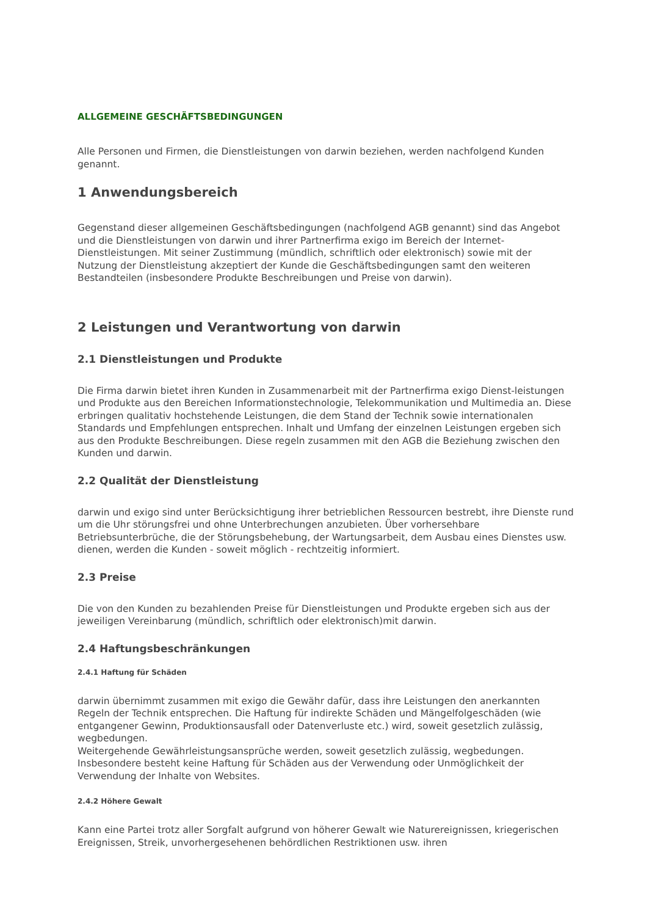ALLGEMEINE GESCHÄFTSBEDINGUNGEN
Alle Personen und Firmen, die Dienstleistungen von darwin beziehen, werden nachfolgend Kunden genannt.
1 Anwendungsbereich
Gegenstand dieser allgemeinen Geschäftsbedingungen (nachfolgend AGB genannt) sind das Angebot und die Dienstleistungen von darwin und ihrer Partnerfirma exigo im Bereich der Internet-Dienstleistungen. Mit seiner Zustimmung (mündlich, schriftlich oder elektronisch) sowie mit der Nutzung der Dienstleistung akzeptiert der Kunde die Geschäftsbedingungen samt den weiteren Bestandteilen (insbesondere Produkte Beschreibungen und Preise von darwin).
2 Leistungen und Verantwortung von darwin
2.1 Dienstleistungen und Produkte
Die Firma darwin bietet ihren Kunden in Zusammenarbeit mit der Partnerfirma exigo Dienst-leistungen und Produkte aus den Bereichen Informationstechnologie, Telekommunikation und Multimedia an. Diese erbringen qualitativ hochstehende Leistungen, die dem Stand der Technik sowie internationalen Standards und Empfehlungen entsprechen. Inhalt und Umfang der einzelnen Leistungen ergeben sich aus den Produkte Beschreibungen. Diese regeln zusammen mit den AGB die Beziehung zwischen den Kunden und darwin.
2.2 Qualität der Dienstleistung
darwin und exigo sind unter Berücksichtigung ihrer betrieblichen Ressourcen bestrebt, ihre Dienste rund um die Uhr störungsfrei und ohne Unterbrechungen anzubieten. Über vorhersehbare Betriebsunterbrüche, die der Störungsbehebung, der Wartungsarbeit, dem Ausbau eines Dienstes usw. dienen, werden die Kunden - soweit möglich - rechtzeitig informiert.
2.3 Preise
Die von den Kunden zu bezahlenden Preise für Dienstleistungen und Produkte ergeben sich aus der jeweiligen Vereinbarung (mündlich, schriftlich oder elektronisch)mit darwin.
2.4 Haftungsbeschränkungen
2.4.1 Haftung für Schäden
darwin übernimmt zusammen mit exigo die Gewähr dafür, dass ihre Leistungen den anerkannten Regeln der Technik entsprechen. Die Haftung für indirekte Schäden und Mängelfolgeschäden (wie entgangener Gewinn, Produktionsausfall oder Datenverluste etc.) wird, soweit gesetzlich zulässig, wegbedungen.
Weitergehende Gewährleistungsansprüche werden, soweit gesetzlich zulässig, wegbedungen. Insbesondere besteht keine Haftung für Schäden aus der Verwendung oder Unmöglichkeit der Verwendung der Inhalte von Websites.
2.4.2 Höhere Gewalt
Kann eine Partei trotz aller Sorgfalt aufgrund von höherer Gewalt wie Naturereignissen, kriegerischen Ereignissen, Streik, unvorhergesehenen behördlichen Restriktionen usw. ihren